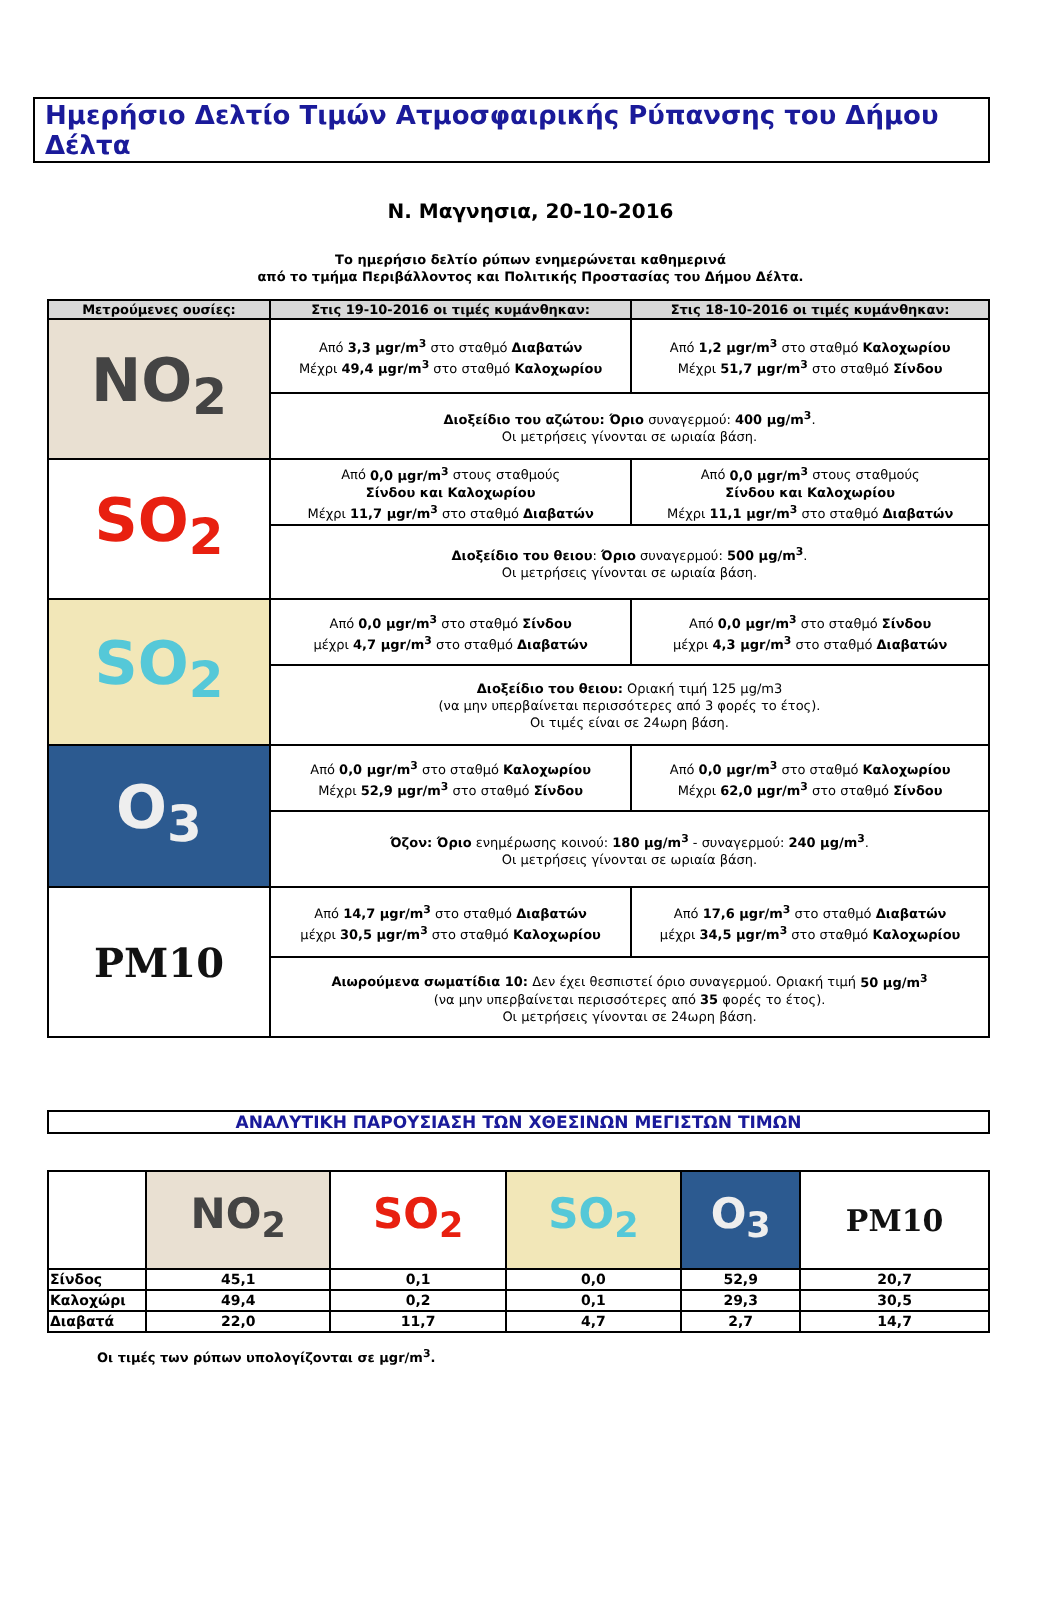Ημερήσιο Δελτίο Τιμών Ατμοσφαιρικής Ρύπανσης του Δήμου Δέλτα
Ν. Μαγνησια, 20-10-2016
Το ημερήσιο δελτίο ρύπων ενημερώνεται καθημερινά
από το τμήμα Περιβάλλοντος και Πολιτικής Προστασίας του Δήμου Δέλτα.
| Μετρούμενες ουσίες: | Στις 19-10-2016 οι τιμές κυμάνθηκαν: | Στις 18-10-2016 οι τιμές κυμάνθηκαν: |
| --- | --- | --- |
| NO<sub>2</sub> | Από 3,3 μgr/m<sup>3</sup> στο σταθμό Διαβατών Μέχρι 49,4 μgr/m<sup>3</sup> στο σταθμό Καλοχωρίου | Από 1,2 μgr/m<sup>3</sup> στο σταθμό Καλοχωρίου Μέχρι 51,7 μgr/m<sup>3</sup> στο σταθμό Σίνδου |
| | Διοξείδιο του αζώτου: Όριο συναγερμού: 400 μg/m<sup>3</sup> . Οι μετρήσεις γίνονται σε ωριαία βάση. | |
| SO<sub>2</sub> | Από 0,0 μgr/m<sup>3</sup> στους σταθμούς Σίνδου και Καλοχωρίου Μέχρι 11,7 μgr/m<sup>3</sup> στο σταθμό Διαβατών | Από 0,0 μgr/m<sup>3</sup> στους σταθμούς Σίνδου και Καλοχωρίου Μέχρι 11,1 μgr/m<sup>3</sup> στο σταθμό Διαβατών |
| | Διοξείδιο του θειου : Όριο συναγερμού: 500 μg/m<sup>3</sup> . Οι μετρήσεις γίνονται σε ωριαία βάση. | |
| SO<sub>2</sub> | Από 0,0 μgr/m<sup>3</sup> στο σταθμό Σίνδου μέχρι 4,7 μgr/m<sup>3</sup> στο σταθμό Διαβατών | Από 0,0 μgr/m<sup>3</sup> στο σταθμό Σίνδου μέχρι 4,3 μgr/m<sup>3</sup> στο σταθμό Διαβατών |
| | Διοξείδιο του θειου: Οριακή τιμή 125 μg/m3 (να μην υπερβαίνεται περισσότερες από 3 φορές το έτος). Οι τιμές είναι σε 24ωρη βάση. | |
| O<sub>3</sub> | Από 0,0 μgr/m<sup>3</sup> στο σταθμό Καλοχωρίου Μέχρι 52,9 μgr/m<sup>3</sup> στο σταθμό Σίνδου | Από 0,0 μgr/m<sup>3</sup> στο σταθμό Καλοχωρίου Μέχρι 62,0 μgr/m<sup>3</sup> στο σταθμό Σίνδου |
| | Όζον: Όριο ενημέρωσης κοινού: 180 μg/m<sup>3</sup> - συναγερμού: 240 μg/m<sup>3</sup> . Οι μετρήσεις γίνονται σε ωριαία βάση. | |
| PM10 | Από 14,7 μgr/m<sup>3</sup> στο σταθμό Διαβατών μέχρι 30,5 μgr/m<sup>3</sup> στο σταθμό Καλοχωρίου | Από 17,6 μgr/m<sup>3</sup> στο σταθμό Διαβατών μέχρι 34,5 μgr/m<sup>3</sup> στο σταθμό Καλοχωρίου |
| | Αιωρούμενα σωματίδια 10: Δεν έχει θεσπιστεί όριο συναγερμού. Οριακή τιμή 50 μg/m<sup>3</sup> (να μην υπερβαίνεται περισσότερες από 35 φορές το έτος). Οι μετρήσεις γίνονται σε 24ωρη βάση. | |
ΑΝΑΛΥΤΙΚΗ ΠΑΡΟΥΣΙΑΣΗ ΤΩΝ ΧΘΕΣΙΝΩΝ ΜΕΓΙΣΤΩΝ ΤΙΜΩΝ
| | NO<sub>2</sub> | SO<sub>2</sub> | SO<sub>2</sub> | O<sub>3</sub> | PM10 |
| Σίνδος | 45,1 | 0,1 | 0,0 | 52,9 | 20,7 |
| Καλοχώρι | 49,4 | 0,2 | 0,1 | 29,3 | 30,5 |
| Διαβατά | 22,0 | 11,7 | 4,7 | 2,7 | 14,7 |
Οι τιμές των ρύπων υπολογίζονται σε μgr/m<sup>3</sup>.